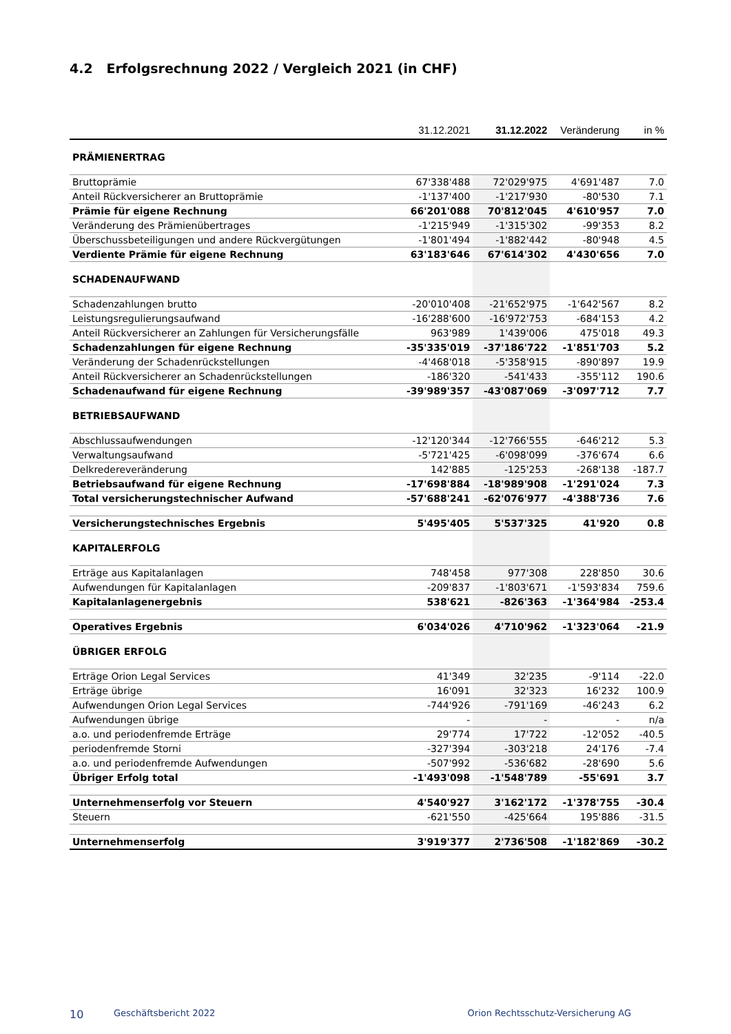4.2 Erfolgsrechnung 2022 / Vergleich 2021 (in CHF)
| | 31.12.2021 | 31.12.2022 | Veränderung | in % |
| --- | --- | --- | --- | --- |
| PRÄMIENERTRAG | | | | |
| Bruttoprämie | 67'338'488 | 72'029'975 | 4'691'487 | 7.0 |
| Anteil Rückversicherer an Bruttoprämie | -1'137'400 | -1'217'930 | -80'530 | 7.1 |
| Prämie für eigene Rechnung | 66'201'088 | 70'812'045 | 4'610'957 | 7.0 |
| Veränderung des Prämienübertrages | -1'215'949 | -1'315'302 | -99'353 | 8.2 |
| Überschussbeteiligungen und andere Rückvergütungen | -1'801'494 | -1'882'442 | -80'948 | 4.5 |
| Verdiente Prämie für eigene Rechnung | 63'183'646 | 67'614'302 | 4'430'656 | 7.0 |
| SCHADENAUFWAND | | | | |
| Schadenzahlungen brutto | -20'010'408 | -21'652'975 | -1'642'567 | 8.2 |
| Leistungsregulierungsaufwand | -16'288'600 | -16'972'753 | -684'153 | 4.2 |
| Anteil Rückversicherer an Zahlungen für Versicherungsfälle | 963'989 | 1'439'006 | 475'018 | 49.3 |
| Schadenzahlungen für eigene Rechnung | -35'335'019 | -37'186'722 | -1'851'703 | 5.2 |
| Veränderung der Schadenrückstellungen | -4'468'018 | -5'358'915 | -890'897 | 19.9 |
| Anteil Rückversicherer an Schadenrückstellungen | -186'320 | -541'433 | -355'112 | 190.6 |
| Schadenaufwand für eigene Rechnung | -39'989'357 | -43'087'069 | -3'097'712 | 7.7 |
| BETRIEBSAUFWAND | | | | |
| Abschlussaufwendungen | -12'120'344 | -12'766'555 | -646'212 | 5.3 |
| Verwaltungsaufwand | -5'721'425 | -6'098'099 | -376'674 | 6.6 |
| Delkredereveränderung | 142'885 | -125'253 | -268'138 | -187.7 |
| Betriebsaufwand für eigene Rechnung | -17'698'884 | -18'989'908 | -1'291'024 | 7.3 |
| Total versicherungstechnischer Aufwand | -57'688'241 | -62'076'977 | -4'388'736 | 7.6 |
| Versicherungstechnisches Ergebnis | 5'495'405 | 5'537'325 | 41'920 | 0.8 |
| KAPITALERFOLG | | | | |
| Erträge aus Kapitalanlagen | 748'458 | 977'308 | 228'850 | 30.6 |
| Aufwendungen für Kapitalanlagen | -209'837 | -1'803'671 | -1'593'834 | 759.6 |
| Kapitalanlagenergebnis | 538'621 | -826'363 | -1'364'984 | -253.4 |
| Operatives Ergebnis | 6'034'026 | 4'710'962 | -1'323'064 | -21.9 |
| ÜBRIGER ERFOLG | | | | |
| Erträge Orion Legal Services | 41'349 | 32'235 | -9'114 | -22.0 |
| Erträge übrige | 16'091 | 32'323 | 16'232 | 100.9 |
| Aufwendungen Orion Legal Services | -744'926 | -791'169 | -46'243 | 6.2 |
| Aufwendungen übrige | - | - | - | n/a |
| a.o. und periodenfremde Erträge | 29'774 | 17'722 | -12'052 | -40.5 |
| periodenfremde Storni | -327'394 | -303'218 | 24'176 | -7.4 |
| a.o. und periodenfremde Aufwendungen | -507'992 | -536'682 | -28'690 | 5.6 |
| Übriger Erfolg total | -1'493'098 | -1'548'789 | -55'691 | 3.7 |
| Unternehmenserfolg vor Steuern | 4'540'927 | 3'162'172 | -1'378'755 | -30.4 |
| Steuern | -621'550 | -425'664 | 195'886 | -31.5 |
| Unternehmenserfolg | 3'919'377 | 2'736'508 | -1'182'869 | -30.2 |
10 Geschäftsbericht 2022 Orion Rechtsschutz-Versicherung AG